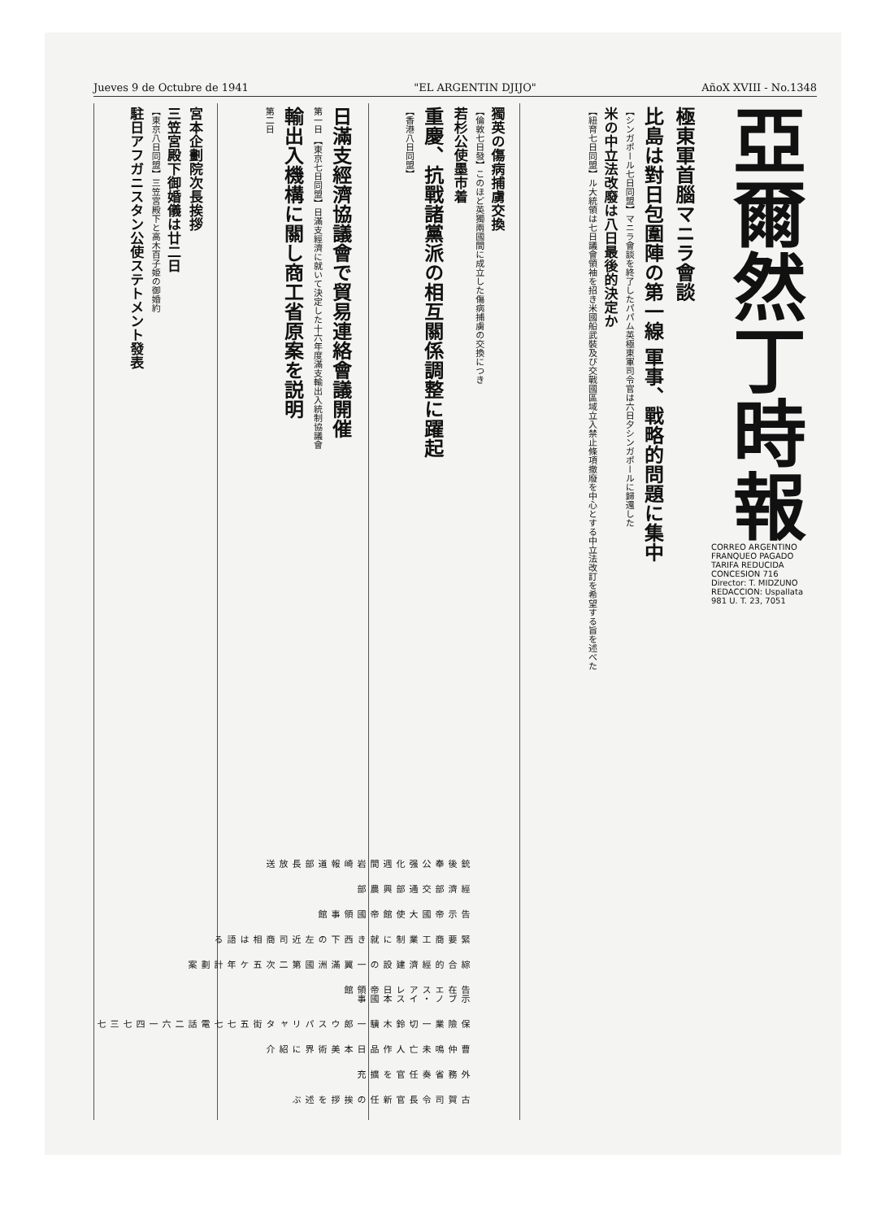Jueves 9 de Octubre de 1941 "EL ARGENTIN DJIJO" AñoX XVIII - No.1348
亞爾然丁時報
CORREO ARGENTINO FRANQUEO PAGADO TARIFA REDUCIDA CONCESION 716
Director: T. MIDZUNO
REDACCION: Uspallata 981 U. T. 23, 7051
極東軍首腦マニラ會談
比島は對日包圍陣の第一線 軍事、戰略的問題に集中
【シンガポール七日同盟】マニラ會談を終了したパパム英極東軍司令官は六日夕シンガポールに歸還した
米の中立法改廢は八日最後的決定か
【紐育七日同盟】ル大統領は七日議會領袖を招き米國船武裝及び交戰國區域立入禁止條項撤廢を中心とする中立法改訂を希望する旨を述べた
獨英の傷病捕虜交換
【倫敦七日發】このほど英獨兩國間に成立した傷病捕虜の交換につき
若杉公使墨市着
重慶、抗戰諸黨派の相互關係調整に躍起
【香港八日同盟】
日滿支經濟協議會で貿易連絡會議開催
第一日 【東京七日同盟】日滿支經濟に就いて決定した十六年度滿支輸出入統制協議會
輸出入機構に關し商工省原案を説明
第二日
宮本企劃院次長挨拶
三笠宮殿下御婚儀は廿二日
【東京八日同盟】三笠宮殿下と高木百子姫の御婚約
駐日アフガニスタン公使ステトメント發表
古賀司令長官新任の挨拶を述ぶ
外務省奏任官を擴充
曹仲鳴未亡人作品日本美術界に紹介
保險業一切 鈴木驥一郎 ウスパリャタ街五七七 電話二六一四七三七
告示 在ブエノス・アイレス日本帝國領事館
綜合的經濟建設の一翼 滿洲國第二次五ケ年計劃案
緊要商工業制に就き西下の左近司商相は語る
告示 帝國大使館 帝國領事館
經濟部 交通部 興農部
銃後奉公强化週間 岩崎報道部長放送